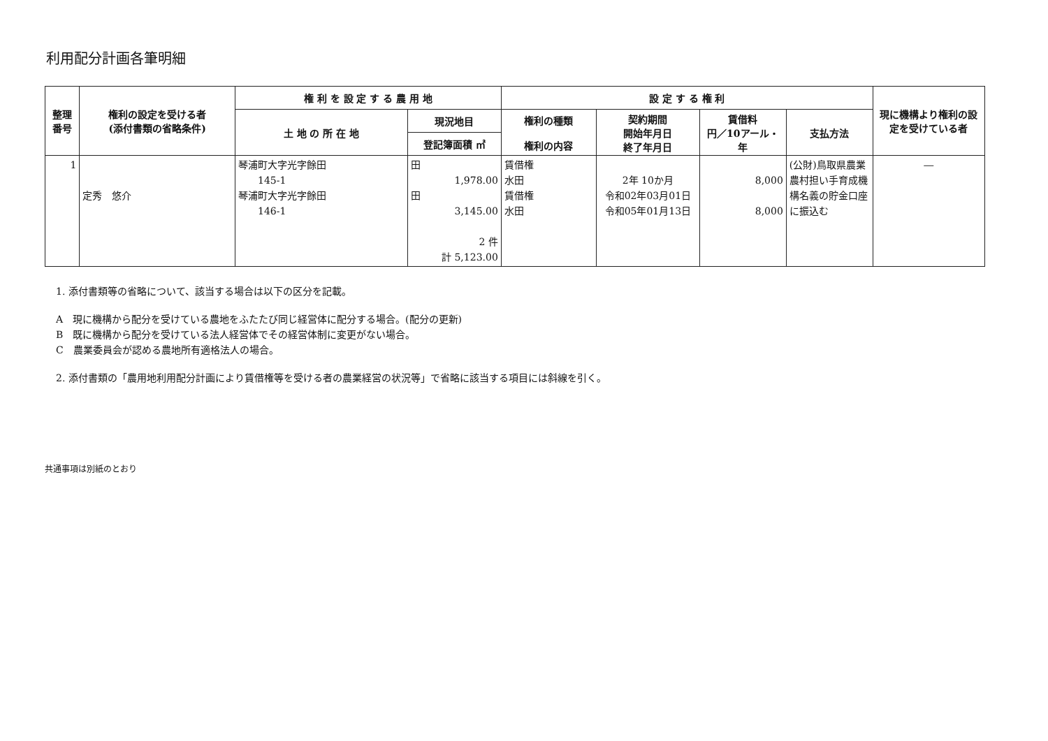利用配分計画各筆明細
| 整理 番号 | 権利の設定を受ける者 (添付書類の省略条件) | 権 利 を 設 定 す る 農 用 地 | | 設 定 す る 権 利 | | | | 現に機構より権利の設定を受けている者 |
| --- | --- | --- | --- | --- | --- | --- | --- | --- |
| | | 土 地 の 所 在 地 | 現況地目 | 権利の種類 権利の内容 | 契約期間 開始年月日 終了年月日 | 賃借料 円／10アール・年 | 支払方法 | |
| | | | 登記簿面積 ㎡ | | | | | |
| 1 | 定秀 悠介 | 琴浦町大字光字餘田 145-1 琴浦町大字光字餘田 146-1 | 田 1,978.00 田 3,145.00 2 件 計 5,123.00 | 賃借権 水田 賃借権 水田 | 2年 10か月 令和02年03月01日 令和05年01月13日 | 8,000 8,000 | (公財)鳥取県農業農村担い手育成機構名義の貯金口座に振込む | ― |
1. 添付書類等の省略について、該当する場合は以下の区分を記載。
A　現に機構から配分を受けている農地をふたたび同じ経営体に配分する場合。(配分の更新)
B　既に機構から配分を受けている法人経営体でその経営体制に変更がない場合。
C　農業委員会が認める農地所有適格法人の場合。
2. 添付書類の「農用地利用配分計画により賃借権等を受ける者の農業経営の状況等」で省略に該当する項目には斜線を引く。
共通事項は別紙のとおり